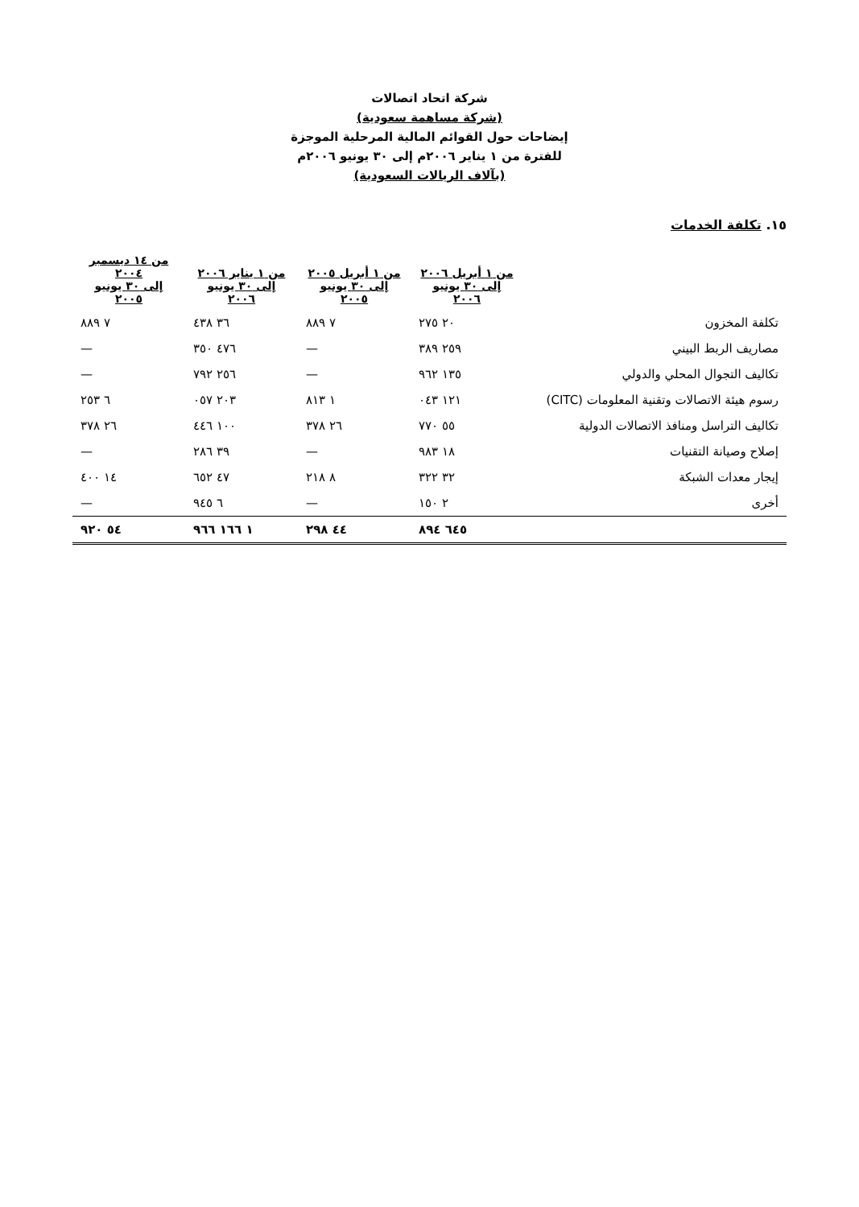شركة اتحاد اتصالات
(شركة مساهمة سعودية)
إيضاحات حول القوائم المالية المرحلية الموجزة
للفترة من ١ يناير ٢٠٠٦م إلى ٣٠ يونيو ٢٠٠٦م
(بآلاف الريالات السعودية)
١٥. تكلفة الخدمات
| | من ١ أبريل ٢٠٠٦ إلى ٣٠ يونيو ٢٠٠٦ | من ١ أبريل ٢٠٠٥ إلى ٣٠ يونيو ٢٠٠٥ | من ١ يناير ٢٠٠٦ إلى ٣٠ يونيو ٢٠٠٦ | من ١٤ ديسمبر ٢٠٠٤ إلى ٣٠ يونيو ٢٠٠٥ |
| --- | --- | --- | --- | --- |
| تكلفة المخزون | ٢٠ ٢٧٥ | ٧ ٨٨٩ | ٣٦ ٤٣٨ | ٧ ٨٨٩ |
| مصاريف الربط البيني | ٢٥٩ ٣٨٩ | — | ٤٧٦ ٣٥٠ | — |
| تكاليف التجوال المحلي والدولي | ١٣٥ ٩٦٢ | — | ٢٥٦ ٧٩٢ | — |
| رسوم هيئة الاتصالات وتقنية المعلومات (CITC) | ١٢١ ٠٤٣ | ١ ٨١٣ | ٢٠٣ ٠٥٧ | ٦ ٢٥٣ |
| تكاليف التراسل ومنافذ الاتصالات الدولية | ٥٥ ٧٧٠ | ٢٦ ٣٧٨ | ١٠٠ ٤٤٦ | ٢٦ ٣٧٨ |
| إصلاح وصيانة التقنيات | ١٨ ٩٨٣ | — | ٣٩ ٢٨٦ | — |
| إيجار معدات الشبكة | ٣٢ ٣٢٢ | ٨ ٢١٨ | ٤٧ ٦٥٢ | ١٤ ٤٠٠ |
| أخرى | ٢ ١٥٠ | — | ٦ ٩٤٥ | — |
| | ٦٤٥ ٨٩٤ | ٤٤ ٢٩٨ | ١ ١٦٦ ٩٦٦ | ٥٤ ٩٢٠ |